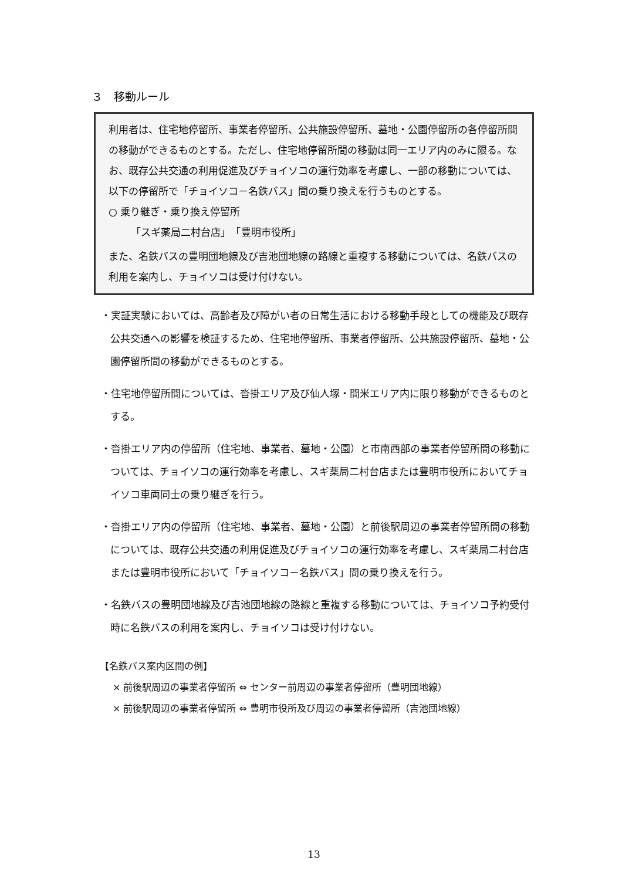３　移動ルール
利用者は、住宅地停留所、事業者停留所、公共施設停留所、墓地・公園停留所の各停留所間の移動ができるものとする。ただし、住宅地停留所間の移動は同一エリア内のみに限る。なお、既存公共交通の利用促進及びチョイソコの運行効率を考慮し、一部の移動については、以下の停留所で「チョイソコ－名鉄バス」間の乗り換えを行うものとする。
○ 乗り継ぎ・乗り換え停留所
「スギ薬局二村台店」　「豊明市役所」
また、名鉄バスの豊明団地線及び吉池団地線の路線と重複する移動については、名鉄バスの利用を案内し、チョイソコは受け付けない。
・実証実験においては、高齢者及び障がい者の日常生活における移動手段としての機能及び既存公共交通への影響を検証するため、住宅地停留所、事業者停留所、公共施設停留所、墓地・公園停留所間の移動ができるものとする。
・住宅地停留所間については、沓掛エリア及び仙人塚・間米エリア内に限り移動ができるものとする。
・沓掛エリア内の停留所（住宅地、事業者、墓地・公園）と市南西部の事業者停留所間の移動については、チョイソコの運行効率を考慮し、スギ薬局二村台店または豊明市役所においてチョイソコ車両同士の乗り継ぎを行う。
・沓掛エリア内の停留所（住宅地、事業者、墓地・公園）と前後駅周辺の事業者停留所間の移動については、既存公共交通の利用促進及びチョイソコの運行効率を考慮し、スギ薬局二村台店または豊明市役所において「チョイソコ－名鉄バス」間の乗り換えを行う。
・名鉄バスの豊明団地線及び吉池団地線の路線と重複する移動については、チョイソコ予約受付時に名鉄バスの利用を案内し、チョイソコは受け付けない。
【名鉄バス案内区間の例】
× 前後駅周辺の事業者停留所 ⇔ センター前周辺の事業者停留所（豊明団地線）
× 前後駅周辺の事業者停留所 ⇔ 豊明市役所及び周辺の事業者停留所（吉池団地線）
13